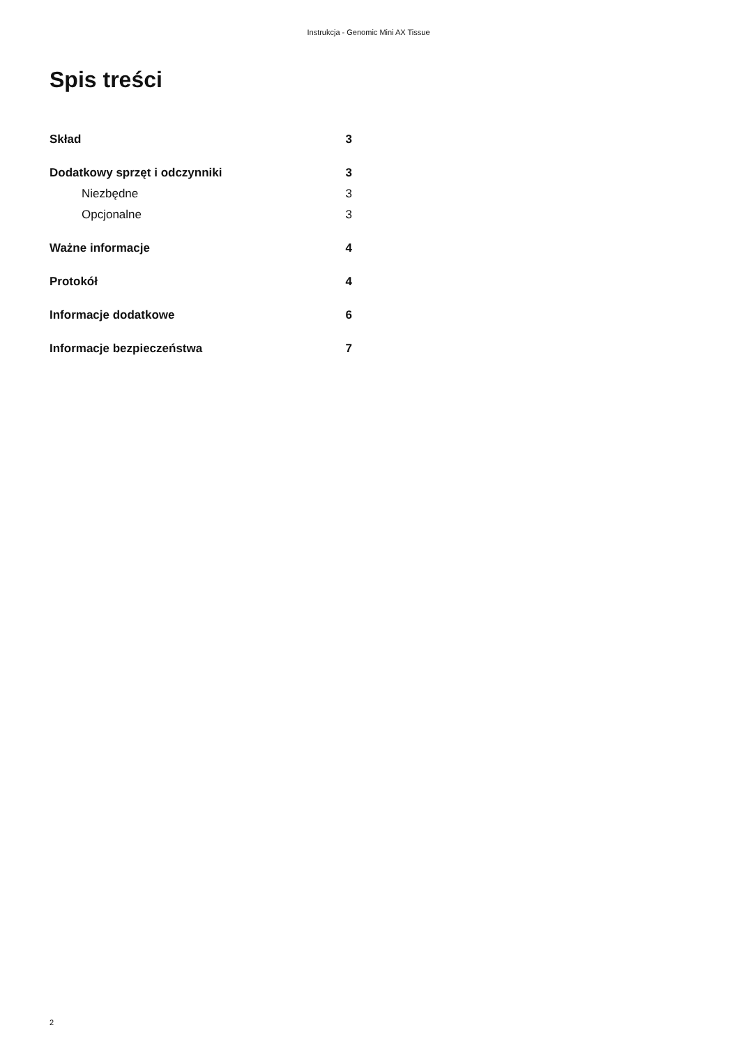Instrukcja - Genomic Mini AX Tissue
Spis treści
Skład 3
Dodatkowy sprzęt i odczynniki 3
Niezbędne 3
Opcjonalne 3
Ważne informacje 4
Protokół 4
Informacje dodatkowe 6
Informacje bezpieczeństwa 7
2